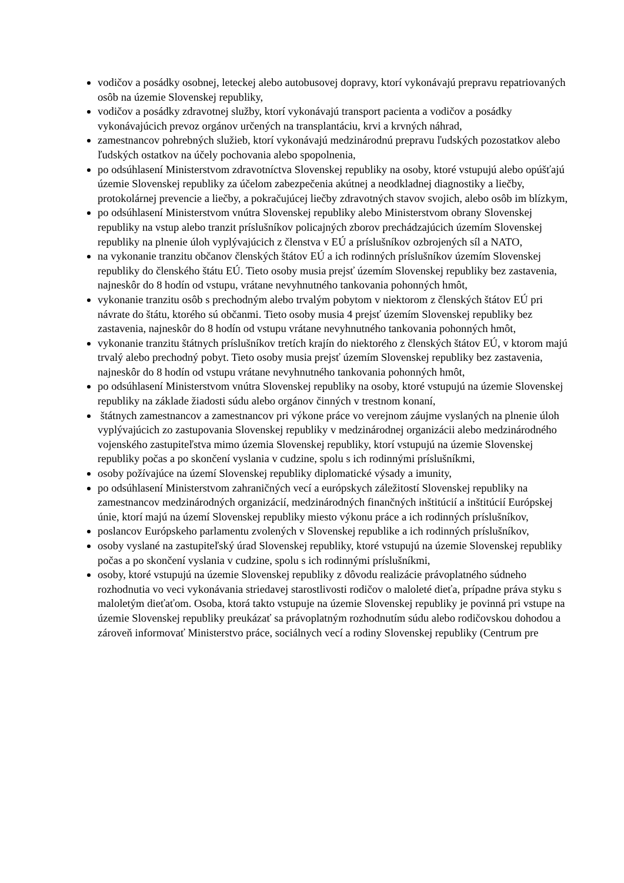vodičov a posádky osobnej, leteckej alebo autobusovej dopravy, ktorí vykonávajú prepravu repatriovaných osôb na územie Slovenskej republiky,
vodičov a posádky zdravotnej služby, ktorí vykonávajú transport pacienta a vodičov a posádky vykonávajúcich prevoz orgánov určených na transplantáciu, krvi a krvných náhrad,
zamestnancov pohrebných služieb, ktorí vykonávajú medzinárodnú prepravu ľudských pozostatkov alebo ľudských ostatkov na účely pochovania alebo spopolnenia,
po odsúhlasení Ministerstvom zdravotníctva Slovenskej republiky na osoby, ktoré vstupujú alebo opúšťajú územie Slovenskej republiky za účelom zabezpečenia akútnej a neodkladnej diagnostiky a liečby, protokolárnej prevencie a liečby, a pokračujúcej liečby zdravotných stavov svojich, alebo osôb im blízkym,
po odsúhlasení Ministerstvom vnútra Slovenskej republiky alebo Ministerstvom obrany Slovenskej republiky na vstup alebo tranzit príslušníkov policajných zborov prechádzajúcich územím Slovenskej republiky na plnenie úloh vyplývajúcich z členstva v EÚ a príslušníkov ozbrojených síl a NATO,
na vykonanie tranzitu občanov členských štátov EÚ a ich rodinných príslušníkov územím Slovenskej republiky do členského štátu EÚ. Tieto osoby musia prejsť územím Slovenskej republiky bez zastavenia, najneskôr do 8 hodín od vstupu, vrátane nevyhnutného tankovania pohonných hmôt,
vykonanie tranzitu osôb s prechodným alebo trvalým pobytom v niektorom z členských štátov EÚ pri návrate do štátu, ktorého sú občanmi. Tieto osoby musia 4 prejsť územím Slovenskej republiky bez zastavenia, najneskôr do 8 hodín od vstupu vrátane nevyhnutného tankovania pohonných hmôt,
vykonanie tranzitu štátnych príslušníkov tretích krajín do niektorého z členských štátov EÚ, v ktorom majú trvalý alebo prechodný pobyt. Tieto osoby musia prejsť územím Slovenskej republiky bez zastavenia, najneskôr do 8 hodín od vstupu vrátane nevyhnutného tankovania pohonných hmôt,
po odsúhlasení Ministerstvom vnútra Slovenskej republiky na osoby, ktoré vstupujú na územie Slovenskej republiky na základe žiadosti súdu alebo orgánov činných v trestnom konaní,
štátnych zamestnancov a zamestnancov pri výkone práce vo verejnom záujme vyslaných na plnenie úloh vyplývajúcich zo zastupovania Slovenskej republiky v medzinárodnej organizácii alebo medzinárodného vojenského zastupiteľstva mimo územia Slovenskej republiky, ktorí vstupujú na územie Slovenskej republiky počas a po skončení vyslania v cudzine, spolu s ich rodinnými príslušníkmi,
osoby požívajúce na území Slovenskej republiky diplomatické výsady a imunity,
po odsúhlasení Ministerstvom zahraničných vecí a európskych záležitostí Slovenskej republiky na zamestnancov medzinárodných organizácií, medzinárodných finančných inštitúcií a inštitúcií Európskej únie, ktorí majú na území Slovenskej republiky miesto výkonu práce a ich rodinných príslušníkov,
poslancov Európskeho parlamentu zvolených v Slovenskej republike a ich rodinných príslušníkov,
osoby vyslané na zastupiteľský úrad Slovenskej republiky, ktoré vstupujú na územie Slovenskej republiky počas a po skončení vyslania v cudzine, spolu s ich rodinnými príslušníkmi,
osoby, ktoré vstupujú na územie Slovenskej republiky z dôvodu realizácie právoplatného súdneho rozhodnutia vo veci vykonávania striedavej starostlivosti rodičov o maloleté dieťa, prípadne práva styku s maloletým dieťaťom. Osoba, ktorá takto vstupuje na územie Slovenskej republiky je povinná pri vstupe na územie Slovenskej republiky preukázať sa právoplatným rozhodnutím súdu alebo rodičovskou dohodou a zároveň informovať Ministerstvo práce, sociálnych vecí a rodiny Slovenskej republiky (Centrum pre